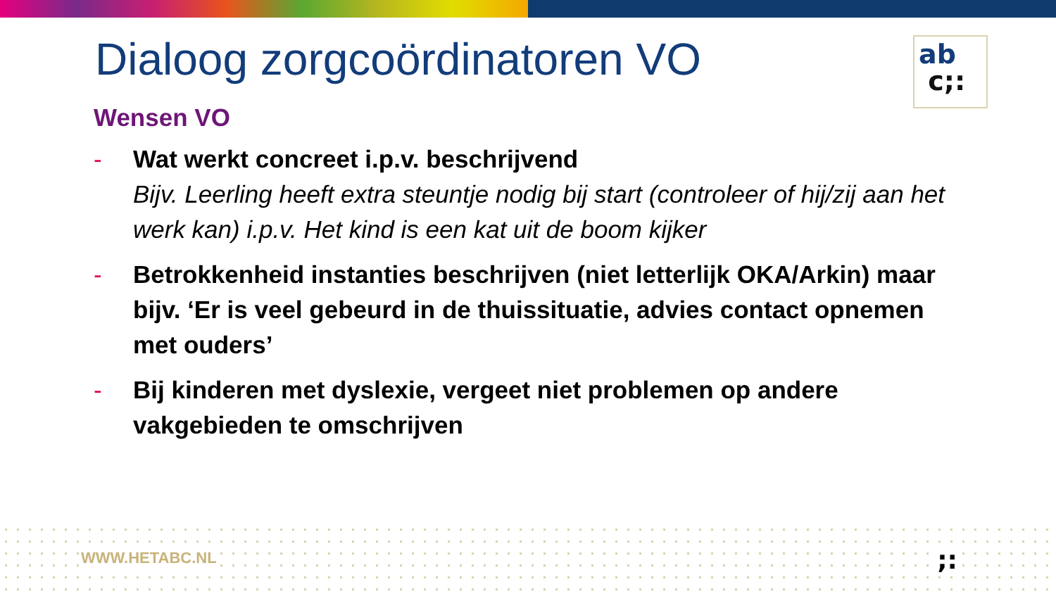Dialoog zorgcoördinatoren VO
ab
c;:
Wensen VO
- Wat werkt concreet i.p.v. beschrijvend
Bijv. Leerling heeft extra steuntje nodig bij start (controleer of hij/zij aan het werk kan) i.p.v. Het kind is een kat uit de boom kijker
- Betrokkenheid instanties beschrijven (niet letterlijk OKA/Arkin) maar bijv. ‘Er is veel gebeurd in de thuissituatie, advies contact opnemen met ouders’
- Bij kinderen met dyslexie, vergeet niet problemen op andere vakgebieden te omschrijven
WWW.HETABC.NL ;: